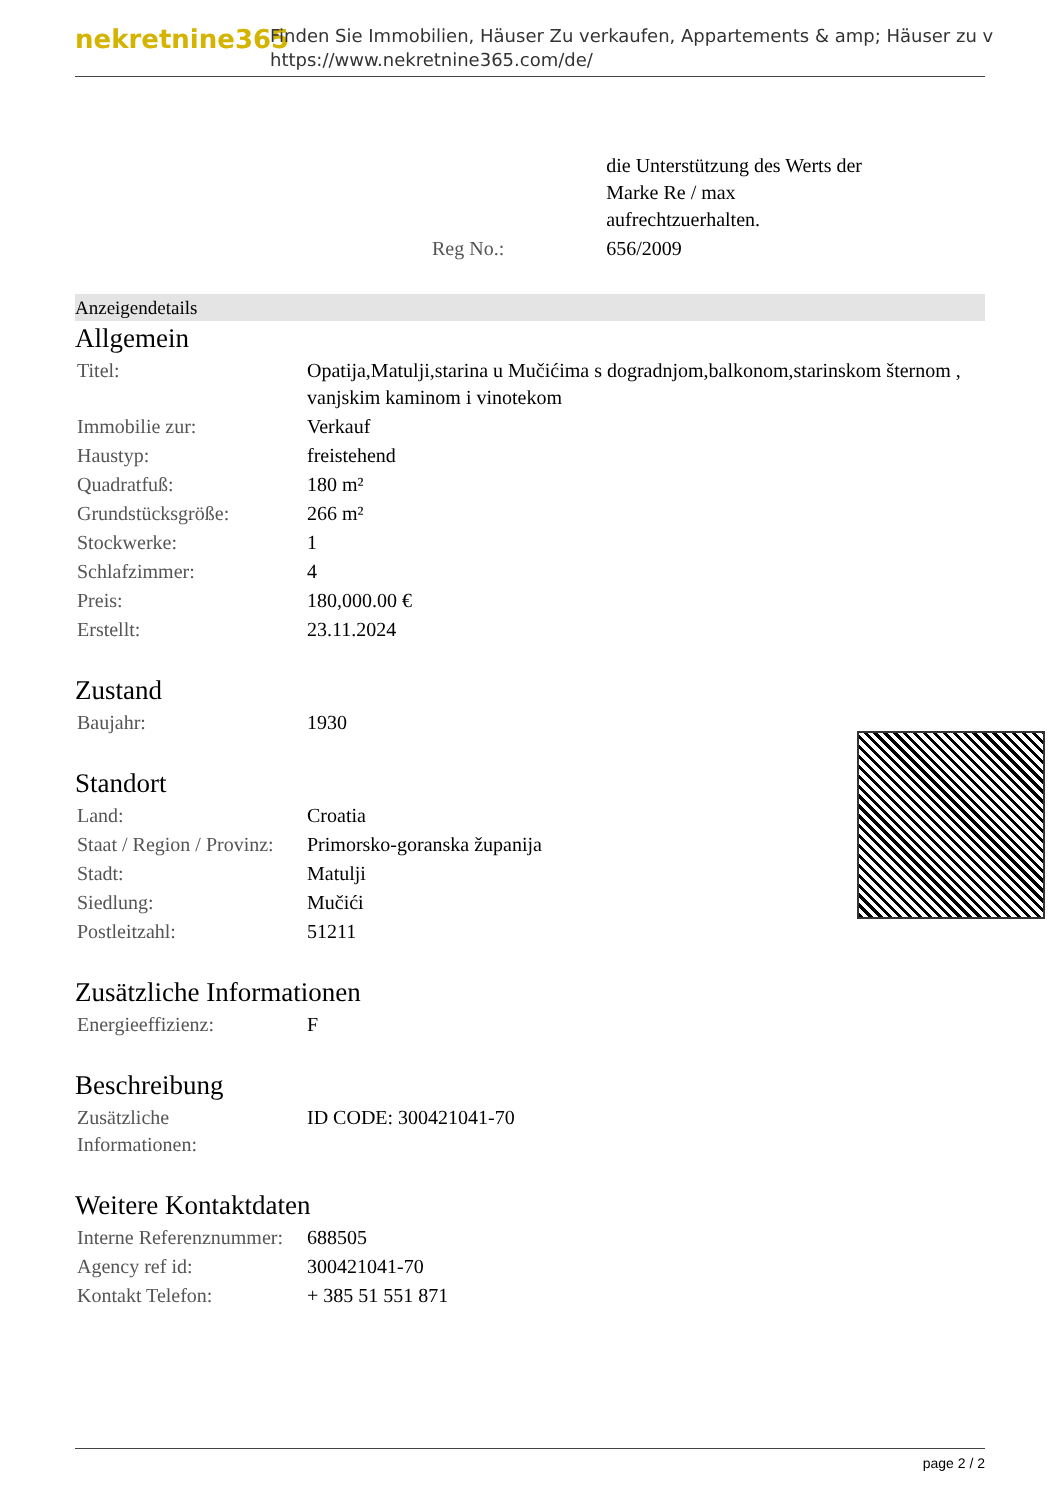nekretnine365
Finden Sie Immobilien, Häuser Zu verkaufen, Appartements & amp; Häuser zu v
https://www.nekretnine365.com/de/
| | die Unterstützung des Werts der Marke Re / max aufrechtzuerhalten. |
| Reg No.: | 656/2009 |
Anzeigendetails
Allgemein
| Titel: | Opatija,Matulji,starina u Mučićima s dogradnjom,balkonom,starinskom šternom , vanjskim kaminom i vinotekom |
| Immobilie zur: | Verkauf |
| Haustyp: | freistehend |
| Quadratfuß: | 180 m² |
| Grundstücksgröße: | 266 m² |
| Stockwerke: | 1 |
| Schlafzimmer: | 4 |
| Preis: | 180,000.00 € |
| Erstellt: | 23.11.2024 |
Zustand
| Baujahr: | 1930 |
Standort
| Land: | Croatia |
| Staat / Region / Provinz: | Primorsko-goranska županija |
| Stadt: | Matulji |
| Siedlung: | Mučići |
| Postleitzahl: | 51211 |
Zusätzliche Informationen
| Energieeffizienz: | F |
Beschreibung
| Zusätzliche Informationen: | ID CODE: 300421041-70 |
Weitere Kontaktdaten
| Interne Referenznummer: | 688505 |
| Agency ref id: | 300421041-70 |
| Kontakt Telefon: | + 385 51 551 871 |
page 2 / 2